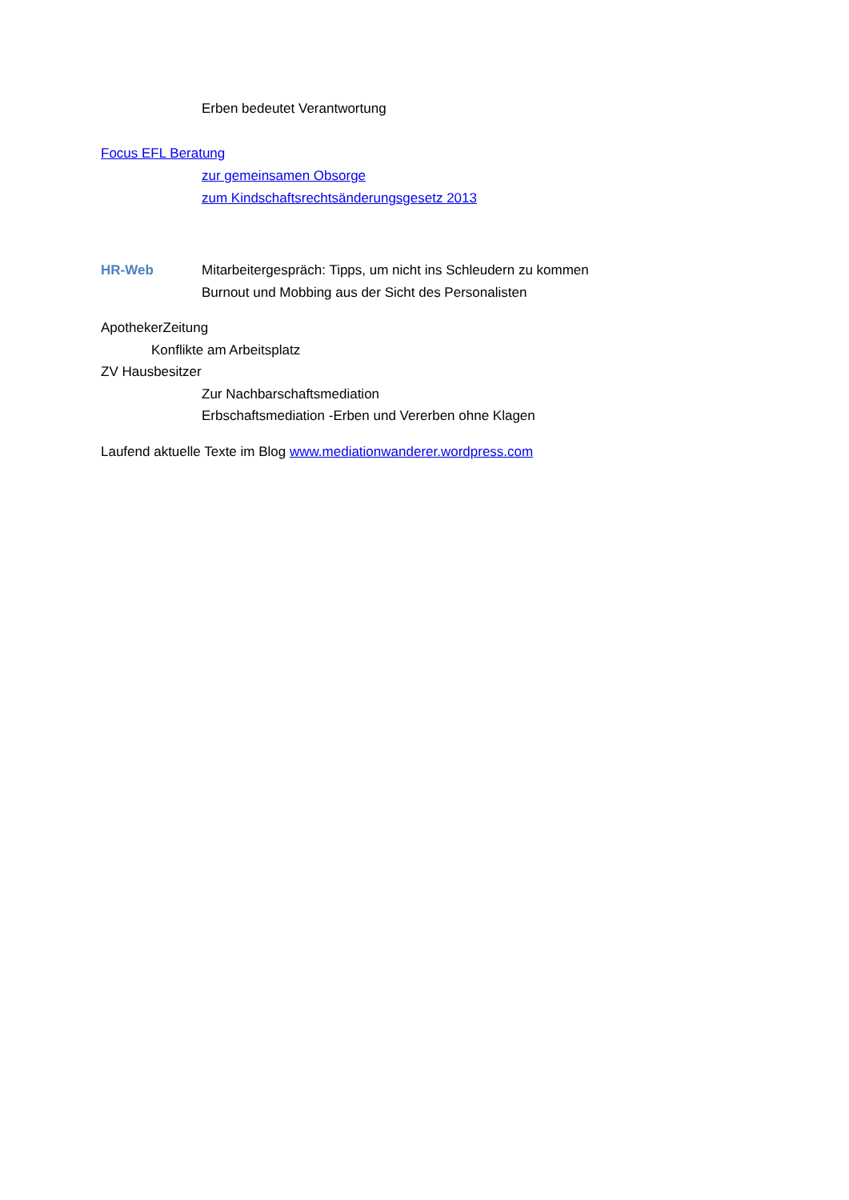Erben bedeutet Verantwortung
Focus EFL Beratung
zur gemeinsamen Obsorge
zum Kindschaftsrechtsänderungsgesetz 2013
HR-Web Mitarbeitergespräch: Tipps, um nicht ins Schleudern zu kommen
Burnout und Mobbing aus der Sicht des Personalisten
ApothekerZeitung
Konflikte am Arbeitsplatz
ZV Hausbesitzer
Zur Nachbarschaftsmediation
Erbschaftsmediation -Erben und Vererben ohne Klagen
Laufend aktuelle Texte im Blog www.mediationwanderer.wordpress.com